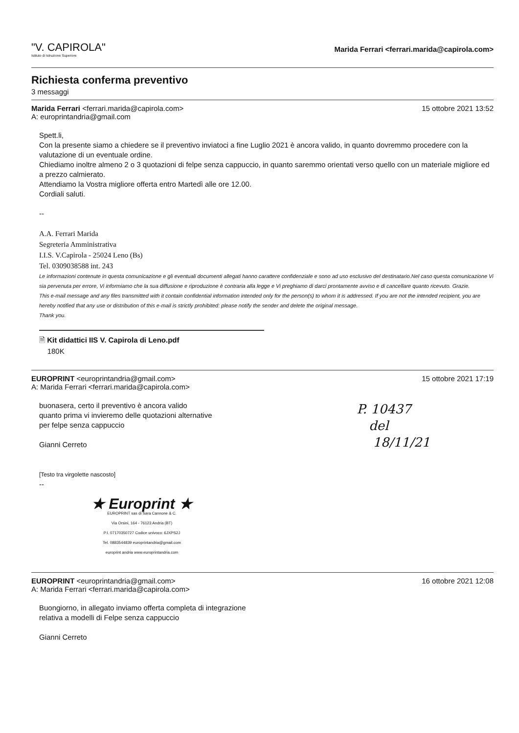"V. CAPIROLA"
Istituto di Istruzione Superiore
Marida Ferrari <ferrari.marida@capirola.com>
Richiesta conferma preventivo
3 messaggi
Marida Ferrari <ferrari.marida@capirola.com>
A: europrintandria@gmail.com
15 ottobre 2021 13:52
Spett.li,
Con la presente siamo a chiedere se il preventivo inviatoci a fine Luglio 2021 è ancora valido, in quanto dovremmo procedere con la valutazione di un eventuale ordine.
Chiediamo inoltre almeno 2 o 3 quotazioni di felpe senza cappuccio, in quanto saremmo orientati verso quello con un materiale migliore ed a prezzo calmierato.
Attendiamo la Vostra migliore offerta entro Martedì alle ore 12.00.
Cordiali saluti.
--
A.A. Ferrari Marida
Segreteria Amministrativa
I.I.S. V.Capirola - 25024 Leno (Bs)
Tel. 0309038588 int. 243
Le informazioni contenute in questa comunicazione e gli eventuali documenti allegati hanno carattere confidenziale e sono ad uso esclusivo del destinatario.Nel caso questa comunicazione Vi sia pervenuta per errore, Vi informiamo che la sua diffusione e riproduzione è contraria alla legge e Vi preghiamo di darci prontamente avviso e di cancellare quanto ricevuto. Grazie.
This e-mail message and any files transmitted with it contain confidential information intended only for the person(s) to whom it is addressed. If you are not the intended recipient, you are hereby notified that any use or distribution of this e-mail is strictly prohibited: please notify the sender and delete the original message.
Thank you.
🗎 Kit didattici IIS V. Capirola di Leno.pdf
180K
EUROPRINT <europrintandria@gmail.com>
A: Marida Ferrari <ferrari.marida@capirola.com>
15 ottobre 2021 17:19
P. 10437
del
18/11/21
buonasera, certo il preventivo è ancora valido
quanto prima vi invieremo delle quotazioni alternative
per felpe senza cappuccio
Gianni Cerreto
[Testo tra virgolette nascosto]
--
★ Europrint ★
EUROPRINT sas di Sara Cannone & C.
Via Orsini, 164 - 76123 Andria (BT)
P.I. 07170350727 Codice univoco: 6JXPS2J
Tel. 0883544839 europrintandria@gmail.com
europrint andria www.europrintandria.com
EUROPRINT <europrintandria@gmail.com>
A: Marida Ferrari <ferrari.marida@capirola.com>
16 ottobre 2021 12:08
Buongiorno, in allegato inviamo offerta completa di integrazione
relativa a modelli di Felpe senza cappuccio
Gianni Cerreto